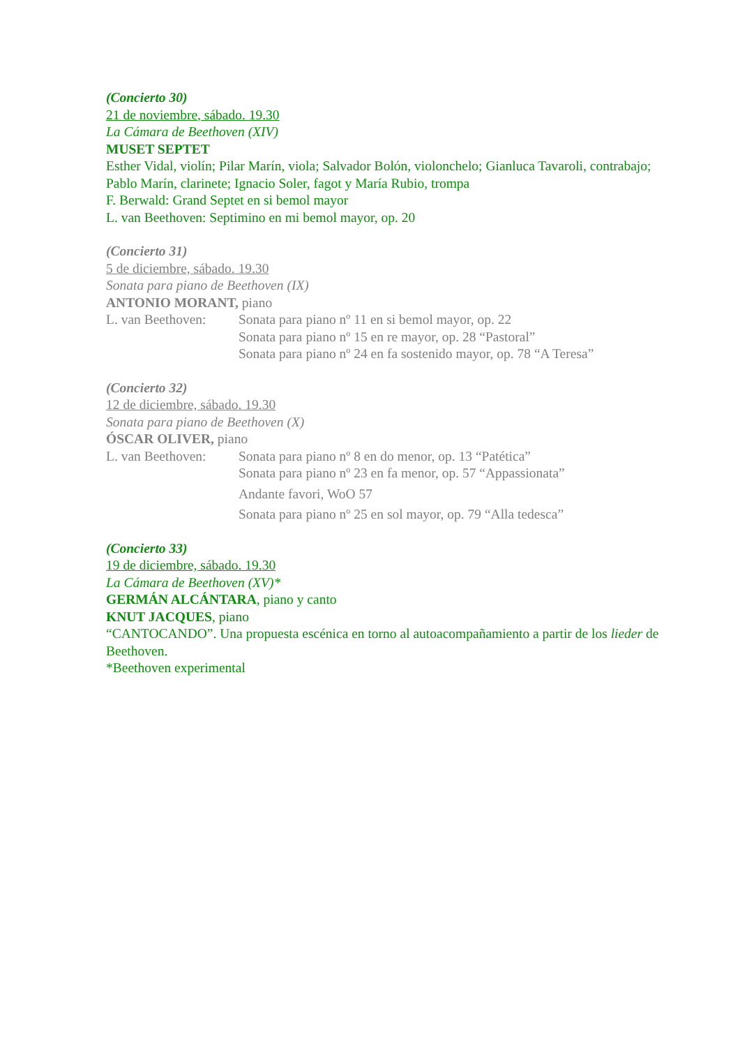(Concierto 30)
21 de noviembre, sábado. 19.30
La Cámara de Beethoven (XIV)
MUSET SEPTET
Esther Vidal, violín; Pilar Marín, viola; Salvador Bolón, violonchelo; Gianluca Tavaroli, contrabajo; Pablo Marín, clarinete; Ignacio Soler, fagot y María Rubio, trompa
F. Berwald: Grand Septet en si bemol mayor
L. van Beethoven: Septimino en mi bemol mayor, op. 20
(Concierto 31)
5 de diciembre, sábado. 19.30
Sonata para piano de Beethoven (IX)
ANTONIO MORANT, piano
L. van Beethoven:
Sonata para piano nº 11 en si bemol mayor, op. 22
Sonata para piano nº 15 en re mayor, op. 28 “Pastoral”
Sonata para piano nº 24 en fa sostenido mayor, op. 78 “A Teresa”
(Concierto 32)
12 de diciembre, sábado. 19.30
Sonata para piano de Beethoven (X)
ÓSCAR OLIVER, piano
L. van Beethoven:
Sonata para piano nº 8 en do menor, op. 13 “Patética”
Sonata para piano nº 23 en fa menor, op. 57 “Appassionata”
Andante favori, WoO 57
Sonata para piano nº 25 en sol mayor, op. 79 “Alla tedesca”
(Concierto 33)
19 de diciembre, sábado. 19.30
La Cámara de Beethoven (XV)*
GERMÁN ALCÁNTARA, piano y canto
KNUT JACQUES, piano
“CANTOCANDO”. Una propuesta escénica en torno al autoacompañamiento a partir de los lieder de Beethoven.
*Beethoven experimental